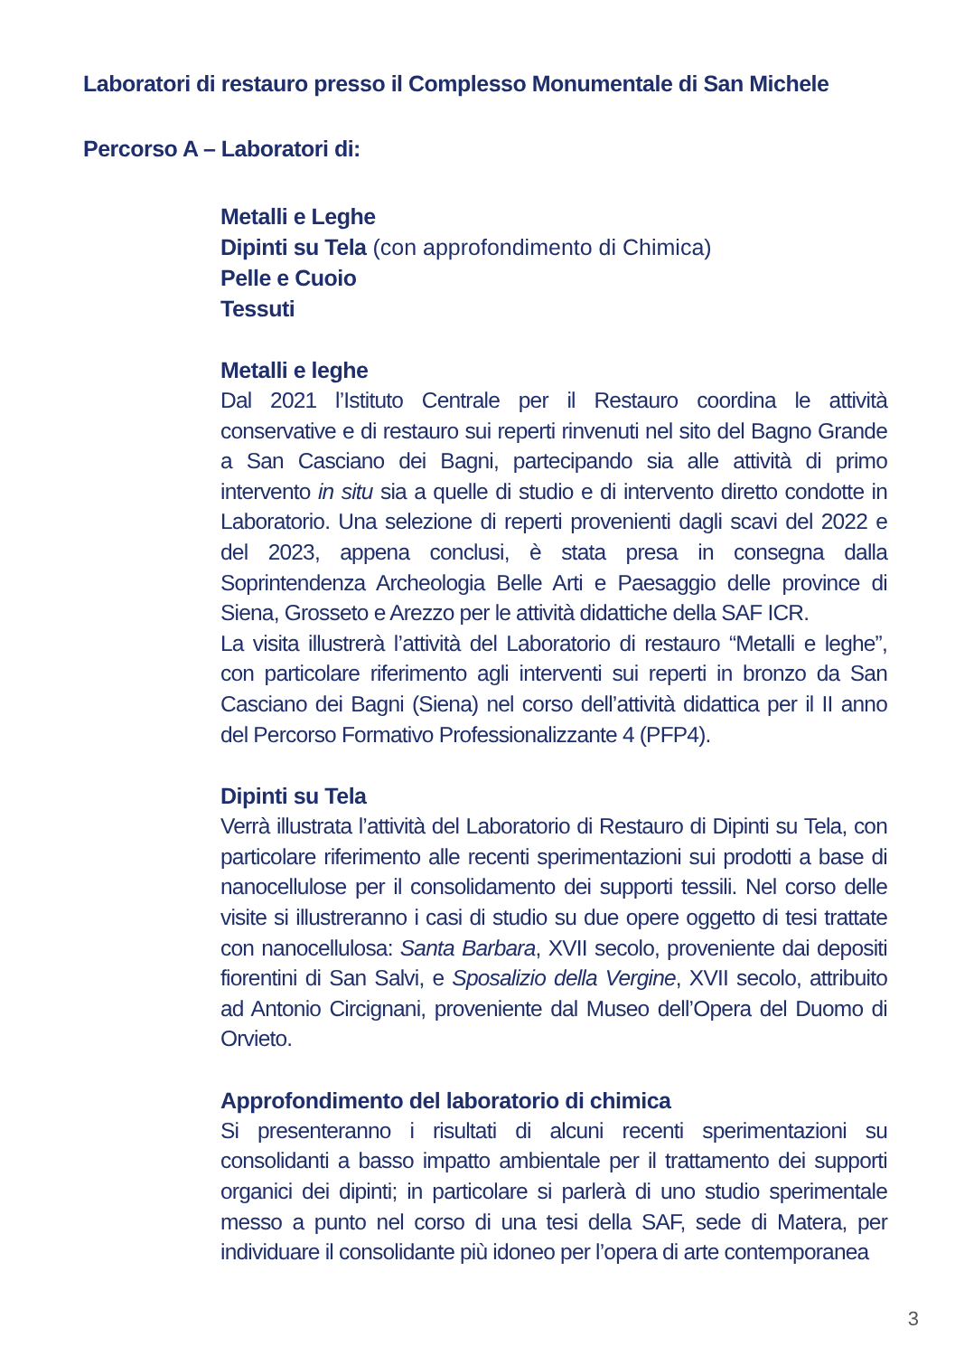Laboratori di restauro presso il Complesso Monumentale di San Michele
Percorso A – Laboratori di:
Metalli e Leghe
Dipinti su Tela (con approfondimento di Chimica)
Pelle e Cuoio
Tessuti
Metalli e leghe
Dal 2021 l’Istituto Centrale per il Restauro coordina le attività conservative e di restauro sui reperti rinvenuti nel sito del Bagno Grande a San Casciano dei Bagni, partecipando sia alle attività di primo intervento in situ sia a quelle di studio e di intervento diretto condotte in Laboratorio. Una selezione di reperti provenienti dagli scavi del 2022 e del 2023, appena conclusi, è stata presa in consegna dalla Soprintendenza Archeologia Belle Arti e Paesaggio delle province di Siena, Grosseto e Arezzo per le attività didattiche della SAF ICR.
La visita illustrerà l’attività del Laboratorio di restauro “Metalli e leghe”, con particolare riferimento agli interventi sui reperti in bronzo da San Casciano dei Bagni (Siena) nel corso dell’attività didattica per il II anno del Percorso Formativo Professionalizzante 4 (PFP4).
Dipinti su Tela
Verrà illustrata l’attività del Laboratorio di Restauro di Dipinti su Tela, con particolare riferimento alle recenti sperimentazioni sui prodotti a base di nanocellulose per il consolidamento dei supporti tessili. Nel corso delle visite si illustreranno i casi di studio su due opere oggetto di tesi trattate con nanocellulosa: Santa Barbara, XVII secolo, proveniente dai depositi fiorentini di San Salvi, e Sposalizio della Vergine, XVII secolo, attribuito ad Antonio Circignani, proveniente dal Museo dell’Opera del Duomo di Orvieto.
Approfondimento del laboratorio di chimica
Si presenteranno i risultati di alcuni recenti sperimentazioni su consolidanti a basso impatto ambientale per il trattamento dei supporti organici dei dipinti; in particolare si parlerà di uno studio sperimentale messo a punto nel corso di una tesi della SAF, sede di Matera, per individuare il consolidante più idoneo per l’opera di arte contemporanea
3